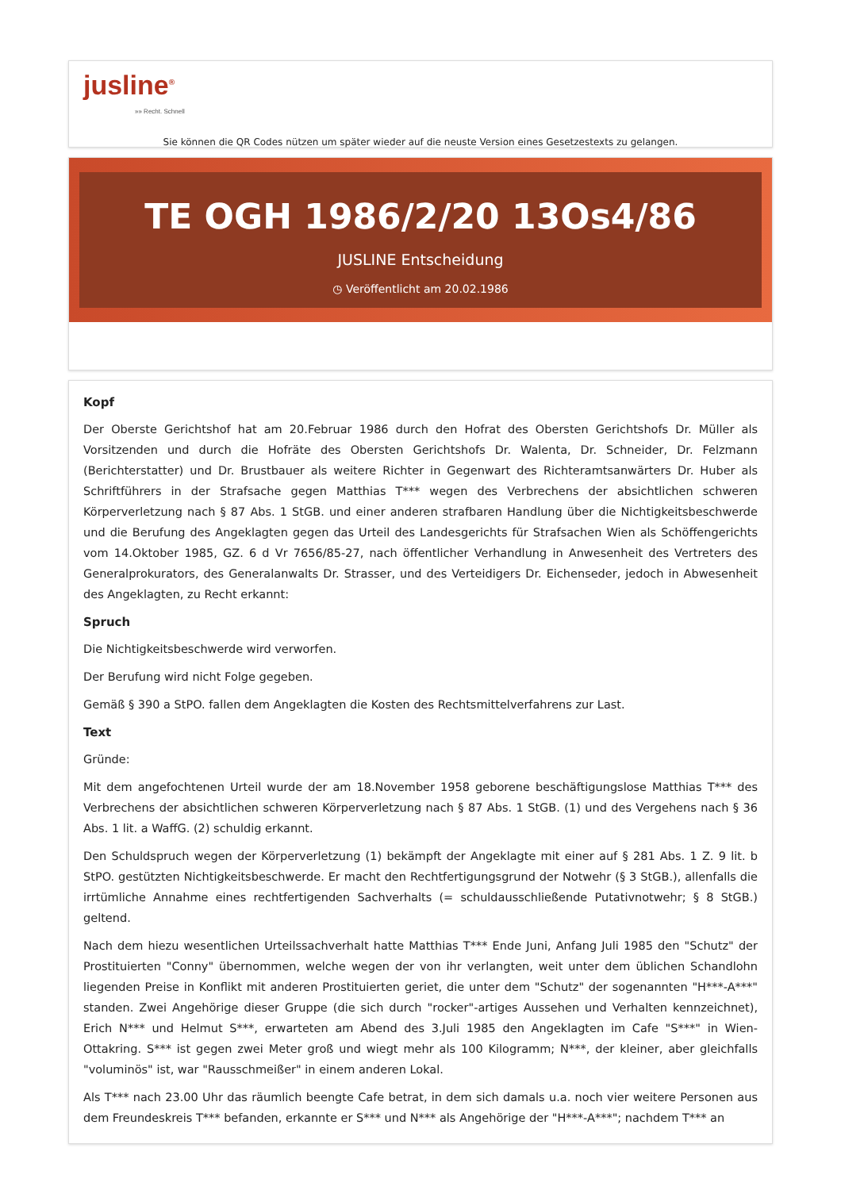jusline<sup>®</sup>
»» Recht. Schnell
Sie können die QR Codes nützen um später wieder auf die neuste Version eines Gesetzestexts zu gelangen.
TE OGH 1986/2/20 13Os4/86
JUSLINE Entscheidung
◷ Veröffentlicht am 20.02.1986
Kopf
Der Oberste Gerichtshof hat am 20.Februar 1986 durch den Hofrat des Obersten Gerichtshofs Dr. Müller als Vorsitzenden und durch die Hofräte des Obersten Gerichtshofs Dr. Walenta, Dr. Schneider, Dr. Felzmann (Berichterstatter) und Dr. Brustbauer als weitere Richter in Gegenwart des Richteramtsanwärters Dr. Huber als Schriftführers in der Strafsache gegen Matthias T*** wegen des Verbrechens der absichtlichen schweren Körperverletzung nach § 87 Abs. 1 StGB. und einer anderen strafbaren Handlung über die Nichtigkeitsbeschwerde und die Berufung des Angeklagten gegen das Urteil des Landesgerichts für Strafsachen Wien als Schöffengerichts vom 14.Oktober 1985, GZ. 6 d Vr 7656/85-27, nach öffentlicher Verhandlung in Anwesenheit des Vertreters des Generalprokurators, des Generalanwalts Dr. Strasser, und des Verteidigers Dr. Eichenseder, jedoch in Abwesenheit des Angeklagten, zu Recht erkannt:
Spruch
Die Nichtigkeitsbeschwerde wird verworfen.
Der Berufung wird nicht Folge gegeben.
Gemäß § 390 a StPO. fallen dem Angeklagten die Kosten des Rechtsmittelverfahrens zur Last.
Text
Gründe:
Mit dem angefochtenen Urteil wurde der am 18.November 1958 geborene beschäftigungslose Matthias T*** des Verbrechens der absichtlichen schweren Körperverletzung nach § 87 Abs. 1 StGB. (1) und des Vergehens nach § 36 Abs. 1 lit. a WaffG. (2) schuldig erkannt.
Den Schuldspruch wegen der Körperverletzung (1) bekämpft der Angeklagte mit einer auf § 281 Abs. 1 Z. 9 lit. b StPO. gestützten Nichtigkeitsbeschwerde. Er macht den Rechtfertigungsgrund der Notwehr (§ 3 StGB.), allenfalls die irrtümliche Annahme eines rechtfertigenden Sachverhalts (= schuldausschließende Putativnotwehr; § 8 StGB.) geltend.
Nach dem hiezu wesentlichen Urteilssachverhalt hatte Matthias T*** Ende Juni, Anfang Juli 1985 den "Schutz" der Prostituierten "Conny" übernommen, welche wegen der von ihr verlangten, weit unter dem üblichen Schandlohn liegenden Preise in Konflikt mit anderen Prostituierten geriet, die unter dem "Schutz" der sogenannten "H***-A***" standen. Zwei Angehörige dieser Gruppe (die sich durch "rocker"-artiges Aussehen und Verhalten kennzeichnet), Erich N*** und Helmut S***, erwarteten am Abend des 3.Juli 1985 den Angeklagten im Cafe "S***" in Wien-Ottakring. S*** ist gegen zwei Meter groß und wiegt mehr als 100 Kilogramm; N***, der kleiner, aber gleichfalls "voluminös" ist, war "Rausschmeißer" in einem anderen Lokal.
Als T*** nach 23.00 Uhr das räumlich beengte Cafe betrat, in dem sich damals u.a. noch vier weitere Personen aus dem Freundeskreis T*** befanden, erkannte er S*** und N*** als Angehörige der "H***-A***"; nachdem T*** an